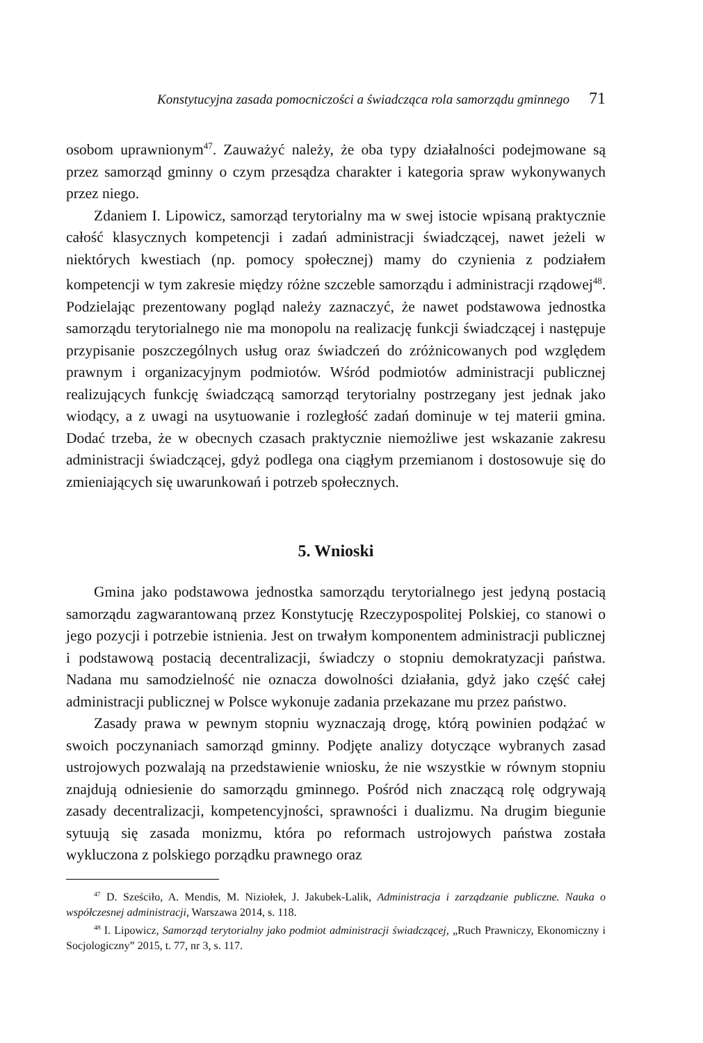Konstytucyjna zasada pomocniczości a świadcząca rola samorządu gminnego 71
osobom uprawnionym<sup>47</sup>. Zauważyć należy, że oba typy działalności podejmowane są przez samorząd gminny o czym przesądza charakter i kategoria spraw wykonywanych przez niego.
Zdaniem I. Lipowicz, samorząd terytorialny ma w swej istocie wpisaną praktycznie całość klasycznych kompetencji i zadań administracji świadczącej, nawet jeżeli w niektórych kwestiach (np. pomocy społecznej) mamy do czynienia z podziałem kompetencji w tym zakresie między różne szczeble samorządu i administracji rządowej<sup>48</sup>. Podzielając prezentowany pogląd należy zaznaczyć, że nawet podstawowa jednostka samorządu terytorialnego nie ma monopolu na realizację funkcji świadczącej i następuje przypisanie poszczególnych usług oraz świadczeń do zróżnicowanych pod względem prawnym i organizacyjnym podmiotów. Wśród podmiotów administracji publicznej realizujących funkcję świadczącą samorząd terytorialny postrzegany jest jednak jako wiodący, a z uwagi na usytuowanie i rozległość zadań dominuje w tej materii gmina. Dodać trzeba, że w obecnych czasach praktycznie niemożliwe jest wskazanie zakresu administracji świadczącej, gdyż podlega ona ciągłym przemianom i dostosowuje się do zmieniających się uwarunkowań i potrzeb społecznych.
5. Wnioski
Gmina jako podstawowa jednostka samorządu terytorialnego jest jedyną postacią samorządu zagwarantowaną przez Konstytucję Rzeczypospolitej Polskiej, co stanowi o jego pozycji i potrzebie istnienia. Jest on trwałym komponentem administracji publicznej i podstawową postacią decentralizacji, świadczy o stopniu demokratyzacji państwa. Nadana mu samodzielność nie oznacza dowolności działania, gdyż jako część całej administracji publicznej w Polsce wykonuje zadania przekazane mu przez państwo.
Zasady prawa w pewnym stopniu wyznaczają drogę, którą powinien podążać w swoich poczynaniach samorząd gminny. Podjęte analizy dotyczące wybranych zasad ustrojowych pozwalają na przedstawienie wniosku, że nie wszystkie w równym stopniu znajdują odniesienie do samorządu gminnego. Pośród nich znaczącą rolę odgrywają zasady decentralizacji, kompetencyjności, sprawności i dualizmu. Na drugim biegunie sytuują się zasada monizmu, która po reformach ustrojowych państwa została wykluczona z polskiego porządku prawnego oraz
<sup>47</sup> D. Sześciło, A. Mendis, M. Niziołek, J. Jakubek-Lalik, Administracja i zarządzanie publiczne. Nauka o współczesnej administracji, Warszawa 2014, s. 118.
<sup>48</sup> I. Lipowicz, Samorząd terytorialny jako podmiot administracji świadczącej, „Ruch Prawniczy, Ekonomiczny i Socjologiczny” 2015, t. 77, nr 3, s. 117.